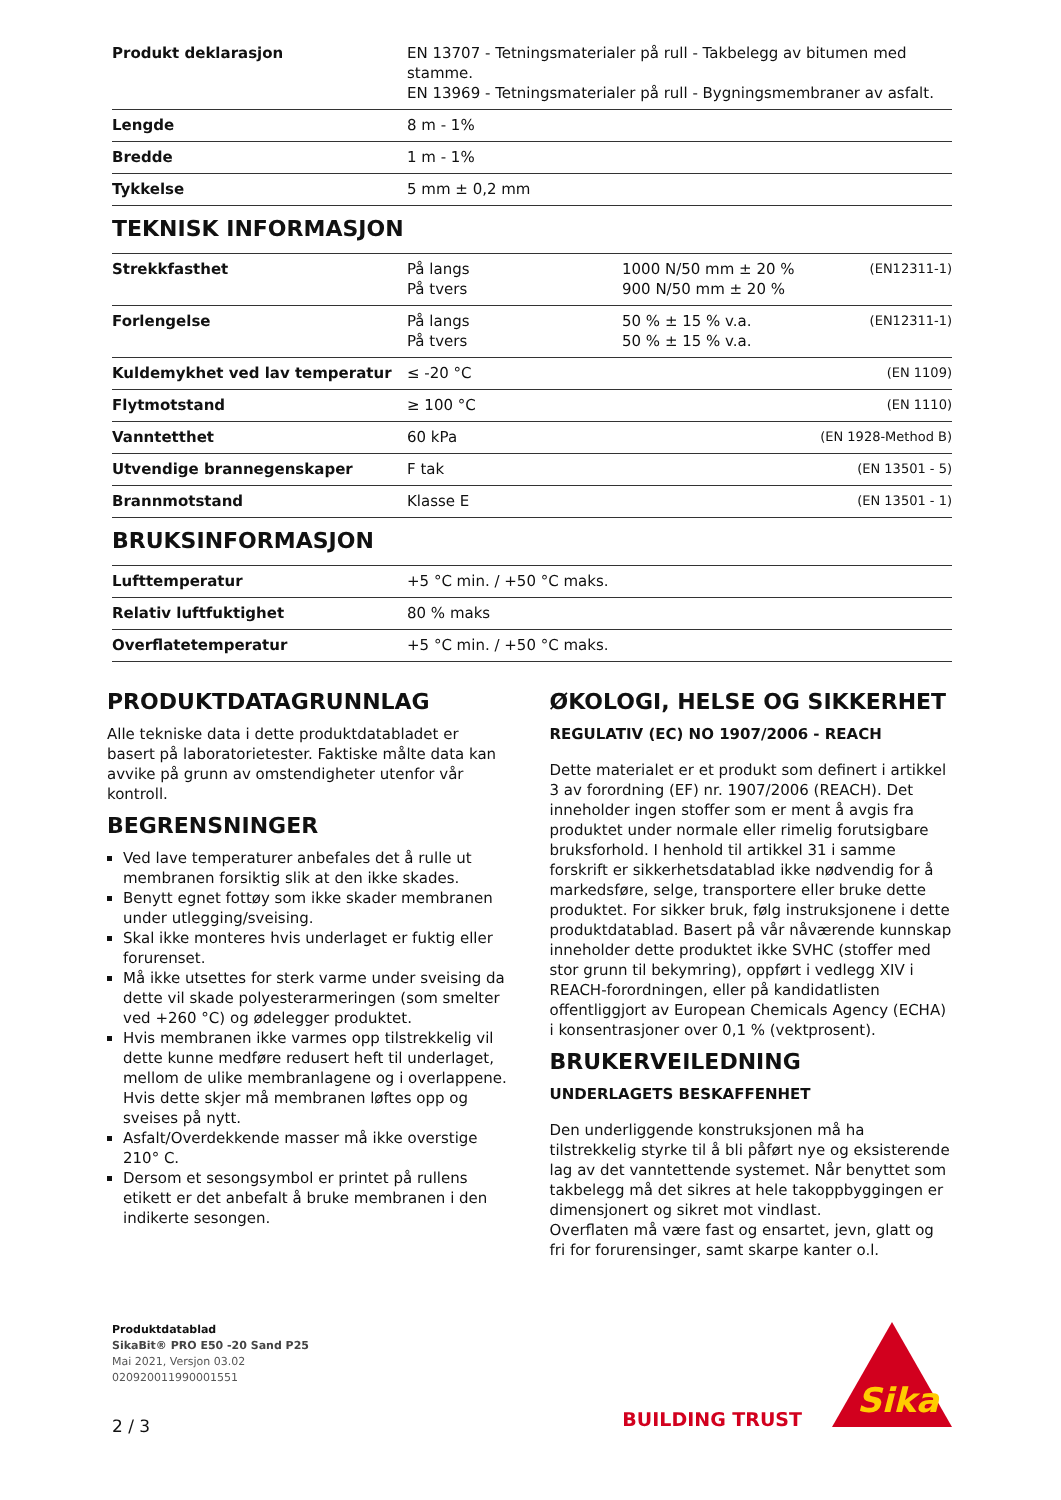| Produkt deklarasjon | EN 13707 - Tetningsmaterialer på rull - Takbelegg av bitumen med stamme. EN 13969 - Tetningsmaterialer på rull - Bygningsmembraner av asfalt. |
| Lengde | 8 m - 1% |
| Bredde | 1 m - 1% |
| Tykkelse | 5 mm ± 0,2 mm |
TEKNISK INFORMASJON
| Strekkfasthet | På langs På tvers | 1000 N/50 mm ± 20 % 900 N/50 mm ± 20 % | (EN12311-1) |
| Forlengelse | På langs På tvers | 50 % ± 15 % v.a. 50 % ± 15 % v.a. | (EN12311-1) |
| Kuldemykhet ved lav temperatur | ≤ -20 °C | | (EN 1109) |
| Flytmotstand | ≥ 100 °C | | (EN 1110) |
| Vanntetthet | 60 kPa | | (EN 1928-Method B) |
| Utvendige brannegenskaper | F tak | | (EN 13501 - 5) |
| Brannmotstand | Klasse E | | (EN 13501 - 1) |
BRUKSINFORMASJON
| Lufttemperatur | +5 °C min. / +50 °C maks. |
| Relativ luftfuktighet | 80 % maks |
| Overflatetemperatur | +5 °C min. / +50 °C maks. |
PRODUKTDATAGRUNNLAG
Alle tekniske data i dette produktdatabladet er basert på laboratorietester. Faktiske målte data kan avvike på grunn av omstendigheter utenfor vår kontroll.
BEGRENSNINGER
Ved lave temperaturer anbefales det å rulle ut membranen forsiktig slik at den ikke skades.
Benytt egnet fottøy som ikke skader membranen under utlegging/sveising.
Skal ikke monteres hvis underlaget er fuktig eller forurenset.
Må ikke utsettes for sterk varme under sveising da dette vil skade polyesterarmeringen (som smelter ved +260 °C) og ødelegger produktet.
Hvis membranen ikke varmes opp tilstrekkelig vil dette kunne medføre redusert heft til underlaget, mellom de ulike membranlagene og i overlappene. Hvis dette skjer må membranen løftes opp og sveises på nytt.
Asfalt/Overdekkende masser må ikke overstige 210° C.
Dersom et sesongsymbol er printet på rullens etikett er det anbefalt å bruke membranen i den indikerte sesongen.
ØKOLOGI, HELSE OG SIKKERHET
REGULATIV (EC) NO 1907/2006 - REACH
Dette materialet er et produkt som definert i artikkel 3 av forordning (EF) nr. 1907/2006 (REACH). Det inneholder ingen stoffer som er ment å avgis fra produktet under normale eller rimelig forutsigbare bruksforhold. I henhold til artikkel 31 i samme forskrift er sikkerhetsdatablad ikke nødvendig for å markedsføre, selge, transportere eller bruke dette produktet. For sikker bruk, følg instruksjonene i dette produktdatablad. Basert på vår nåværende kunnskap inneholder dette produktet ikke SVHC (stoffer med stor grunn til bekymring), oppført i vedlegg XIV i REACH-forordningen, eller på kandidatlisten offentliggjort av European Chemicals Agency (ECHA) i konsentrasjoner over 0,1 % (vektprosent).
BRUKERVEILEDNING
UNDERLAGETS BESKAFFENHET
Den underliggende konstruksjonen må ha tilstrekkelig styrke til å bli påført nye og eksisterende lag av det vanntettende systemet. Når benyttet som takbelegg må det sikres at hele takoppbyggingen er dimensjonert og sikret mot vindlast.
Overflaten må være fast og ensartet, jevn, glatt og fri for forurensinger, samt skarpe kanter o.l.
Produktdatablad
SikaBit® PRO E50 -20 Sand P25
Mai 2021, Versjon 03.02
020920011990001551
2 / 3
BUILDING TRUST
Sika